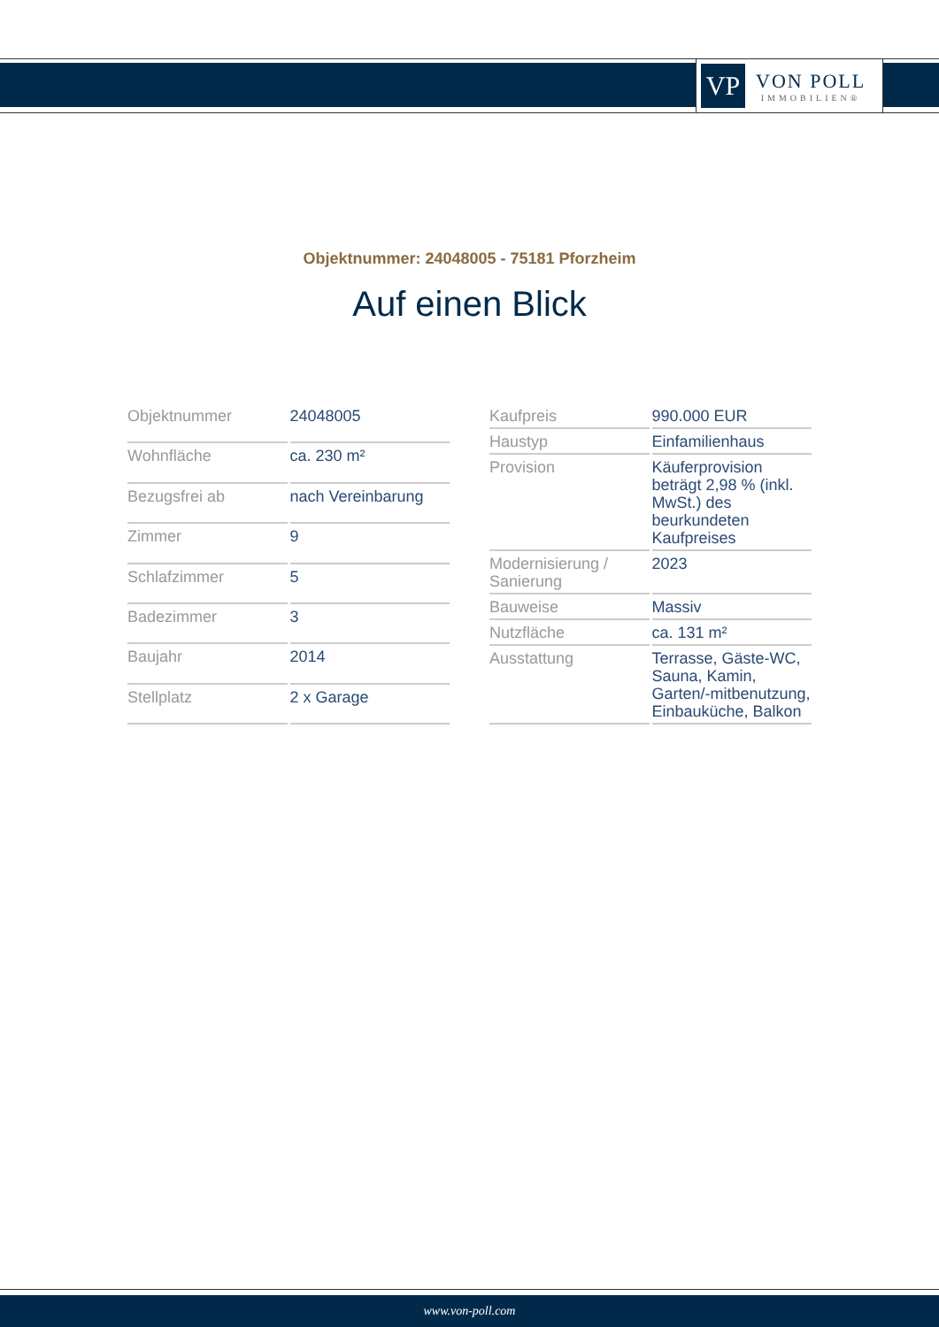VP
VON POLL
IMMOBILIEN®
Objektnummer: 24048005 - 75181 Pforzheim
Auf einen Blick
| Objektnummer | 24048005 |
| Wohnfläche | ca. 230 m² |
| Bezugsfrei ab | nach Vereinbarung |
| Zimmer | 9 |
| Schlafzimmer | 5 |
| Badezimmer | 3 |
| Baujahr | 2014 |
| Stellplatz | 2 x Garage |
| Kaufpreis | 990.000 EUR |
| Haustyp | Einfamilienhaus |
| Provision | Käuferprovision beträgt 2,98 % (inkl. MwSt.) des beurkundeten Kaufpreises |
| Modernisierung / Sanierung | 2023 |
| Bauweise | Massiv |
| Nutzfläche | ca. 131 m² |
| Ausstattung | Terrasse, Gäste-WC, Sauna, Kamin, Garten/-mitbenutzung, Einbauküche, Balkon |
www.von-poll.com